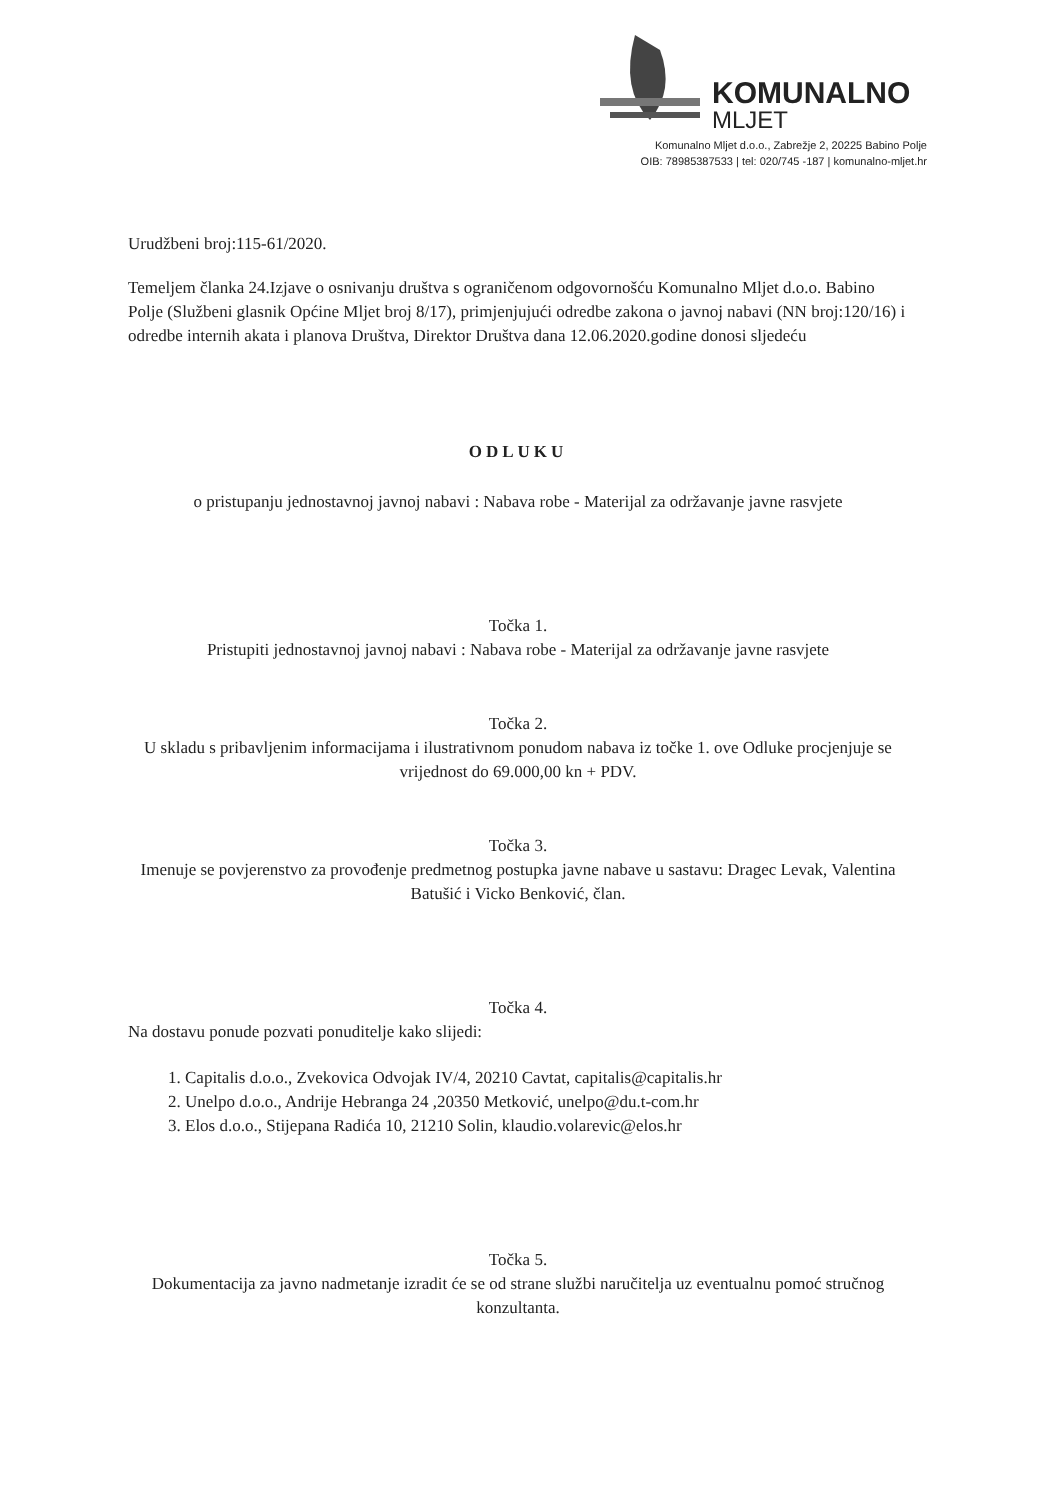KOMUNALNO
MLJET
Komunalno Mljet d.o.o., Zabrežje 2, 20225 Babino Polje
OIB: 78985387533 | tel: 020/745 -187 | komunalno-mljet.hr
Urudžbeni broj:115-61/2020.
Temeljem članka 24.Izjave o osnivanju društva s ograničenom odgovornošću Komunalno Mljet d.o.o. Babino Polje (Službeni glasnik Općine Mljet broj 8/17), primjenjujući odredbe zakona o javnoj nabavi (NN broj:120/16) i odredbe internih akata i planova Društva, Direktor Društva dana 12.06.2020.godine donosi sljedeću
ODLUKU
o pristupanju jednostavnoj javnoj nabavi : Nabava robe - Materijal za održavanje javne rasvjete
Točka 1.
Pristupiti jednostavnoj javnoj nabavi : Nabava robe - Materijal za održavanje javne rasvjete
Točka 2.
U skladu s pribavljenim informacijama i ilustrativnom ponudom nabava iz točke 1. ove Odluke procjenjuje se vrijednost do 69.000,00 kn + PDV.
Točka 3.
Imenuje se povjerenstvo za provođenje predmetnog postupka javne nabave u sastavu: Dragec Levak, Valentina Batušić i Vicko Benković, član.
Točka 4.
Na dostavu ponude pozvati ponuditelje kako slijedi:
1. Capitalis d.o.o., Zvekovica Odvojak IV/4, 20210 Cavtat, capitalis@capitalis.hr
2. Unelpo d.o.o., Andrije Hebranga 24 ,20350 Metković, unelpo@du.t-com.hr
3. Elos d.o.o., Stijepana Radića 10, 21210 Solin, klaudio.volarevic@elos.hr
Točka 5.
Dokumentacija za javno nadmetanje izradit će se od strane službi naručitelja uz eventualnu pomoć stručnog konzultanta.